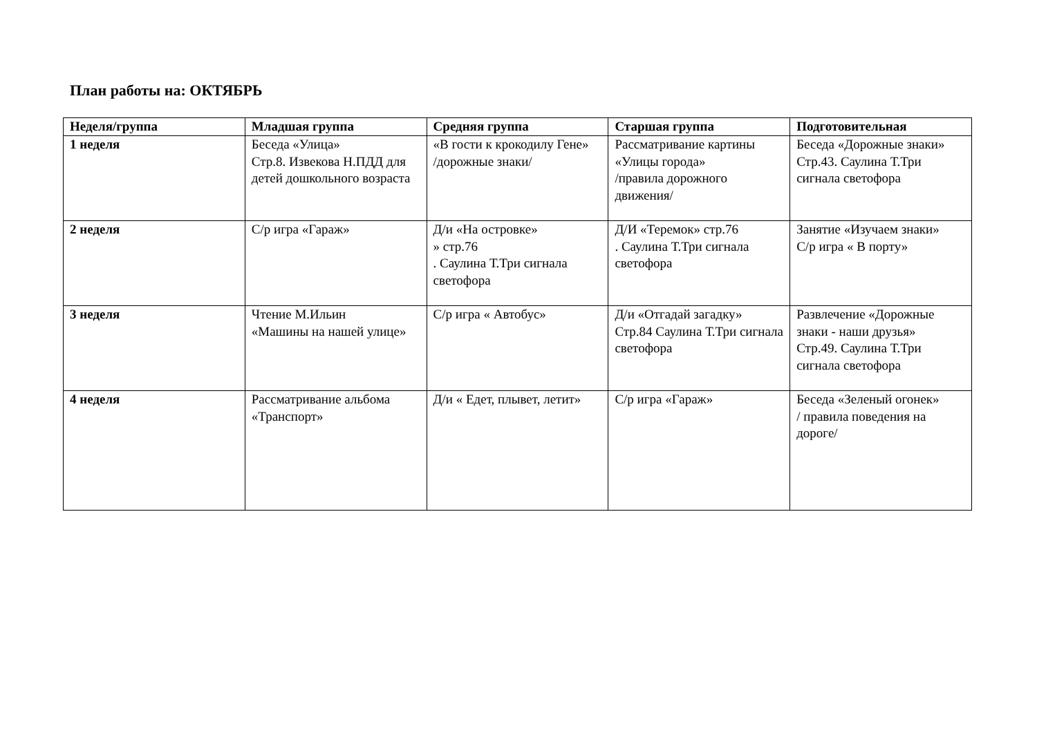План работы на: ОКТЯБРЬ
| Неделя/группа | Младшая группа | Средняя группа | Старшая группа | Подготовительная |
| --- | --- | --- | --- | --- |
| 1 неделя | Беседа «Улица» Стр.8. Извекова Н.ПДД для детей дошкольного возраста | «В гости к крокодилу Гене» /дорожные знаки/ | Рассматривание картины «Улицы города» /правила дорожного движения/ | Беседа «Дорожные знаки» Стр.43. Саулина Т.Три сигнала светофора |
| 2 неделя | С/р игра «Гараж» | Д/и «На островке» » стр.76 . Саулина Т.Три сигнала светофора | Д/И «Теремок» стр.76 . Саулина Т.Три сигнала светофора | Занятие «Изучаем знаки» С/р игра « В порту» |
| 3 неделя | Чтение М.Ильин «Машины на нашей улице» | С/р игра « Автобус» | Д/и «Отгадай загадку» Стр.84 Саулина Т.Три сигнала светофора | Развлечение «Дорожные знаки - наши друзья» Стр.49. Саулина Т.Три сигнала светофора |
| 4 неделя | Рассматривание альбома «Транспорт» | Д/и « Едет, плывет, летит» | С/р игра «Гараж» | Беседа «Зеленый огонек» / правила поведения на дороге/ |